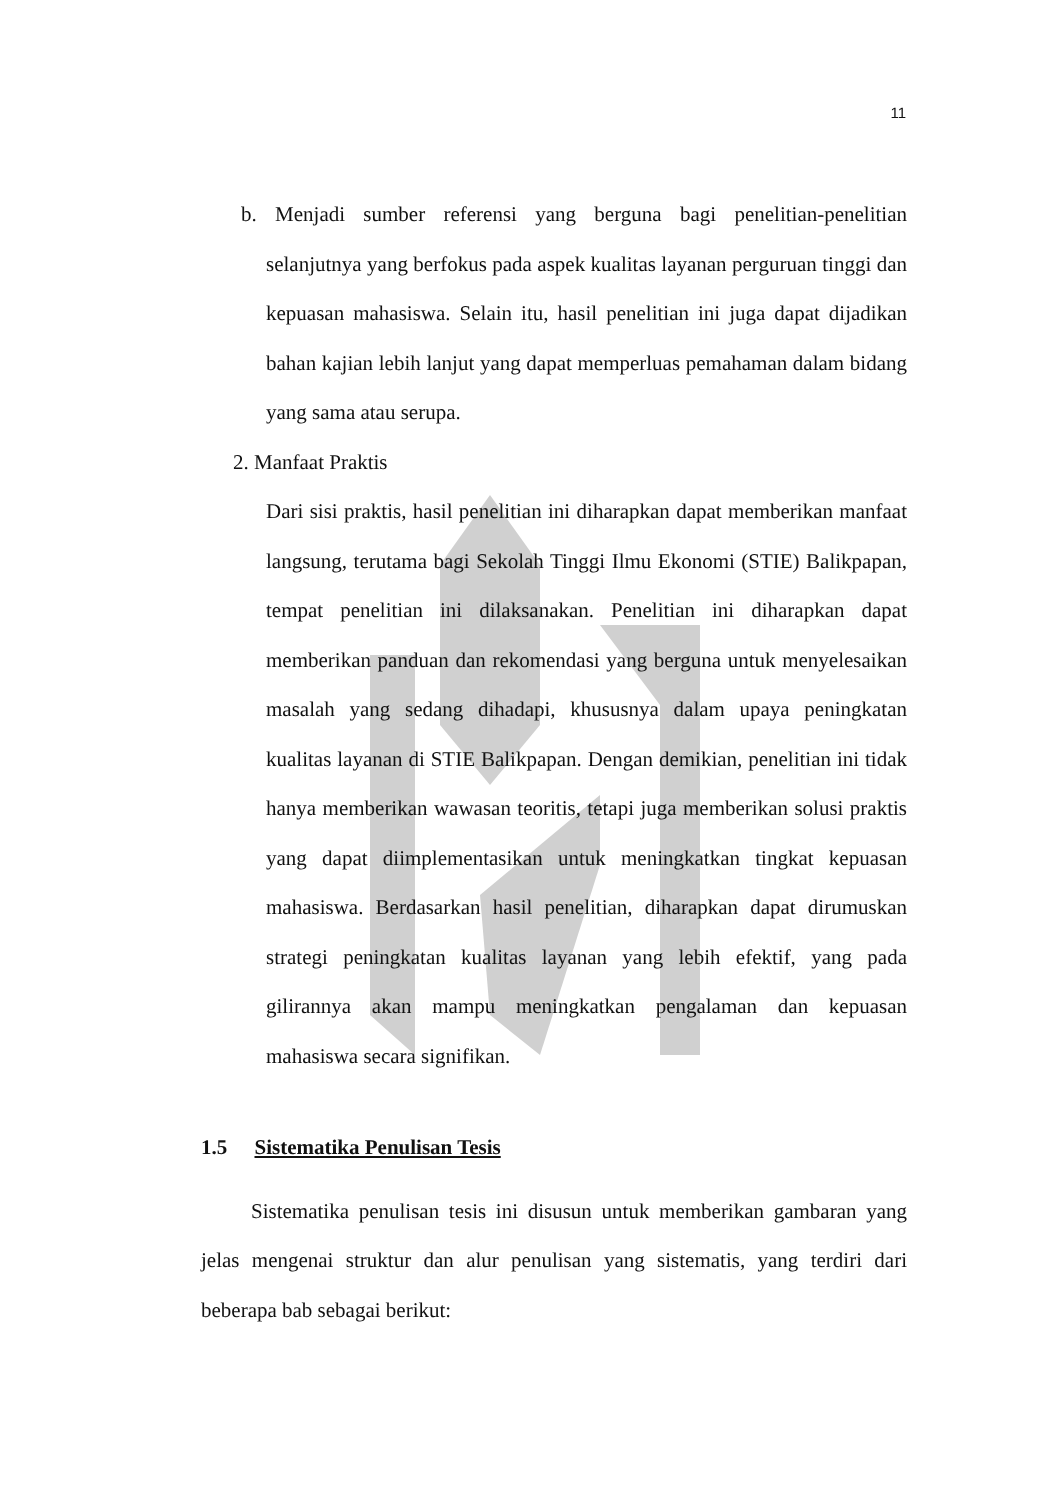11
b. Menjadi sumber referensi yang berguna bagi penelitian-penelitian selanjutnya yang berfokus pada aspek kualitas layanan perguruan tinggi dan kepuasan mahasiswa. Selain itu, hasil penelitian ini juga dapat dijadikan bahan kajian lebih lanjut yang dapat memperluas pemahaman dalam bidang yang sama atau serupa.
2. Manfaat Praktis
Dari sisi praktis, hasil penelitian ini diharapkan dapat memberikan manfaat langsung, terutama bagi Sekolah Tinggi Ilmu Ekonomi (STIE) Balikpapan, tempat penelitian ini dilaksanakan. Penelitian ini diharapkan dapat memberikan panduan dan rekomendasi yang berguna untuk menyelesaikan masalah yang sedang dihadapi, khususnya dalam upaya peningkatan kualitas layanan di STIE Balikpapan. Dengan demikian, penelitian ini tidak hanya memberikan wawasan teoritis, tetapi juga memberikan solusi praktis yang dapat diimplementasikan untuk meningkatkan tingkat kepuasan mahasiswa. Berdasarkan hasil penelitian, diharapkan dapat dirumuskan strategi peningkatan kualitas layanan yang lebih efektif, yang pada gilirannya akan mampu meningkatkan pengalaman dan kepuasan mahasiswa secara signifikan.
1.5 Sistematika Penulisan Tesis
Sistematika penulisan tesis ini disusun untuk memberikan gambaran yang jelas mengenai struktur dan alur penulisan yang sistematis, yang terdiri dari beberapa bab sebagai berikut: